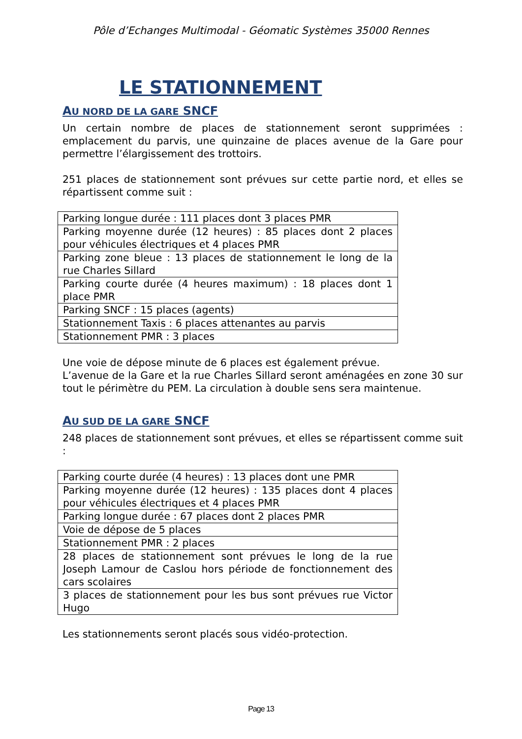Pôle d’Echanges Multimodal - Géomatic Systèmes 35000 Rennes
LE STATIONNEMENT
AU NORD DE LA GARE SNCF
Un certain nombre de places de stationnement seront supprimées : emplacement du parvis, une quinzaine de places avenue de la Gare pour permettre l’élargissement des trottoirs.
251 places de stationnement sont prévues sur cette partie nord, et elles se répartissent comme suit :
| Parking longue durée : 111 places dont 3 places PMR |
| Parking moyenne durée (12 heures) : 85 places dont 2 places pour véhicules électriques et 4 places PMR |
| Parking zone bleue : 13 places de stationnement le long de la rue Charles Sillard |
| Parking courte durée (4 heures maximum) : 18 places dont 1 place PMR |
| Parking SNCF : 15 places (agents) |
| Stationnement Taxis : 6 places attenantes au parvis |
| Stationnement PMR : 3 places |
Une voie de dépose minute de 6 places est également prévue.
L’avenue de la Gare et la rue Charles Sillard seront aménagées en zone 30 sur tout le périmètre du PEM. La circulation à double sens sera maintenue.
AU SUD DE LA GARE SNCF
248 places de stationnement sont prévues, et elles se répartissent comme suit :
| Parking courte durée (4 heures) : 13 places dont une PMR |
| Parking moyenne durée (12 heures) : 135 places dont 4 places pour véhicules électriques et 4 places PMR |
| Parking longue durée : 67 places dont 2 places PMR |
| Voie de dépose de 5 places |
| Stationnement PMR : 2 places |
| 28 places de stationnement sont prévues le long de la rue Joseph Lamour de Caslou hors période de fonctionnement des cars scolaires |
| 3 places de stationnement pour les bus sont prévues rue Victor Hugo |
Les stationnements seront placés sous vidéo-protection.
Page 13